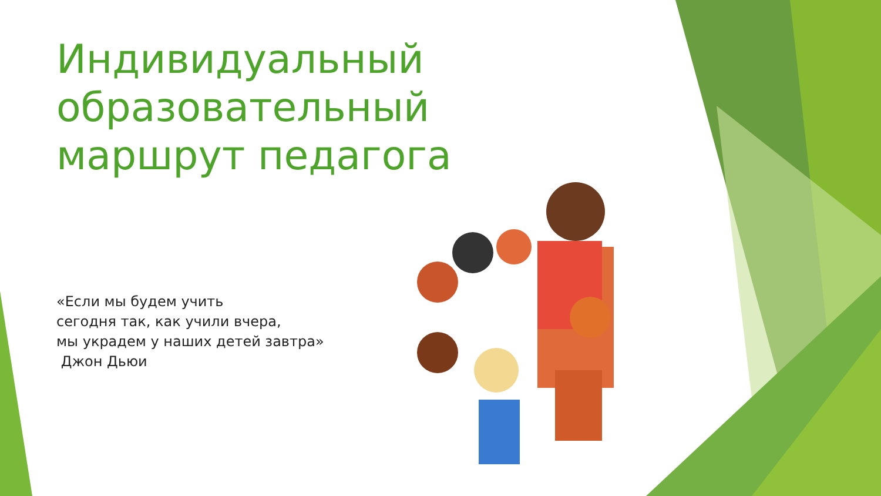Индивидуальный образовательный маршрут педагога
«Если мы будем учить
сегодня так, как учили вчера,
мы украдем у наших детей завтра»
Джон Дьюи